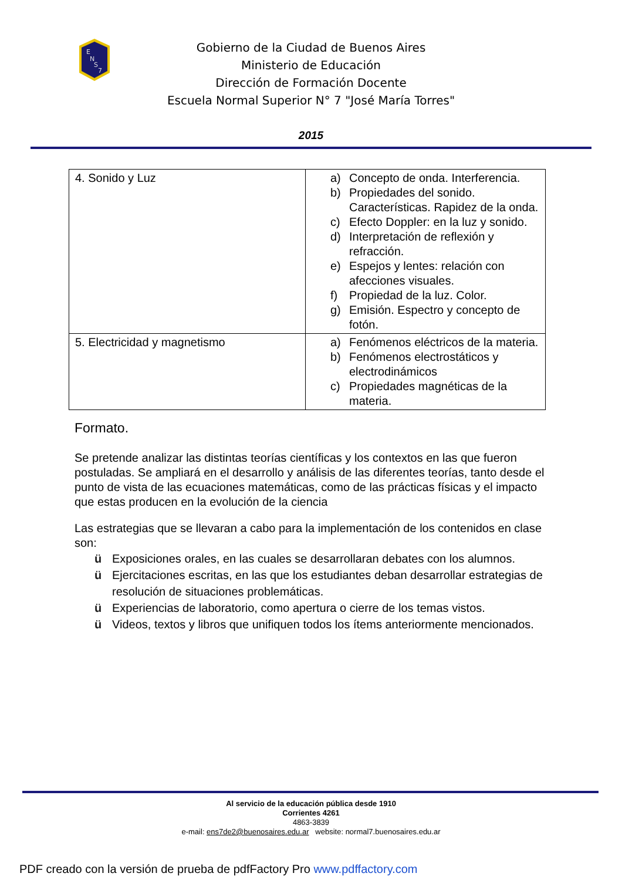E
N
S
7
Gobierno de la Ciudad de Buenos Aires
Ministerio de Educación
Dirección de Formación Docente
Escuela Normal Superior N° 7 "José María Torres"
2015
| 4. Sonido y Luz | a) Concepto de onda. Interferencia. b) Propiedades del sonido. Características. Rapidez de la onda. c) Efecto Doppler: en la luz y sonido. d) Interpretación de reflexión y refracción. e) Espejos y lentes: relación con afecciones visuales. f) Propiedad de la luz. Color. g) Emisión. Espectro y concepto de fotón. |
| 5. Electricidad y magnetismo | a) Fenómenos eléctricos de la materia. b) Fenómenos electrostáticos y electrodinámicos c) Propiedades magnéticas de la materia. |
Formato.
Se pretende analizar las distintas teorías científicas y los contextos en las que fueron postuladas. Se ampliará en el desarrollo y análisis de las diferentes teorías, tanto desde el punto de vista de las ecuaciones matemáticas, como de las prácticas físicas y el impacto que estas producen en la evolución de la ciencia
Las estrategias que se llevaran a cabo para la implementación de los contenidos en clase son:
ü Exposiciones orales, en las cuales se desarrollaran debates con los alumnos.
ü Ejercitaciones escritas, en las que los estudiantes deban desarrollar estrategias de resolución de situaciones problemáticas.
ü Experiencias de laboratorio, como apertura o cierre de los temas vistos.
ü Videos, textos y libros que unifiquen todos los ítems anteriormente mencionados.
Al servicio de la educación pública desde 1910
Corrientes 4261
4863-3839
e-mail: ens7de2@buenosaires.edu.ar website: normal7.buenosaires.edu.ar
PDF creado con la versión de prueba de pdfFactory Pro www.pdffactory.com